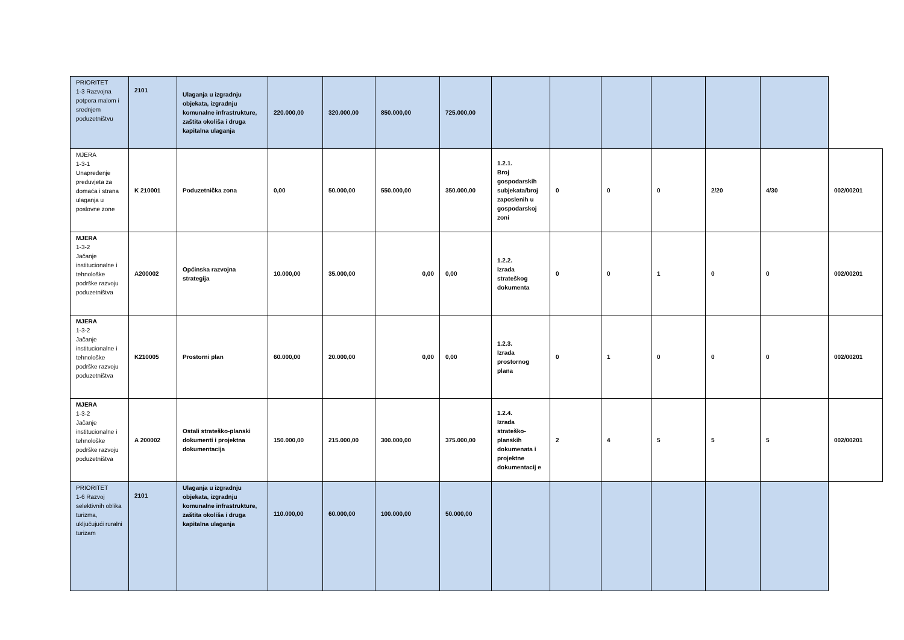| PRIORITET 1-3 Razvojna potpora malom i srednjem poduzetništvu | 2101 | Ulaganja u izgradnju objekata, izgradnju komunalne infrastrukture, zaštita okoliša i druga kapitalna ulaganja | 220.000,00 | 320.000,00 | 850.000,00 | 725.000,00 | | | | | | | |
| MJERA 1-3-1 Unapređenje preduvjeta za domaća i strana ulaganja u poslovne zone | K 210001 | Poduzetnička zona | 0,00 | 50.000,00 | 550.000,00 | 350.000,00 | 1.2.1. Broj gospodarskih subjekata/broj zaposlenih u gospodarskoj zoni | 0 | 0 | 0 | 2/20 | 4/30 | 002/00201 |
| MJERA 1-3-2 Jačanje institucionalne i tehnološke podrške razvoju poduzetništva | A200002 | Općinska razvojna strategija | 10.000,00 | 35.000,00 | 0,00 | 0,00 | 1.2.2. Izrada strateškog dokumenta | 0 | 0 | 1 | 0 | 0 | 002/00201 |
| MJERA 1-3-2 Jačanje institucionalne i tehnološke podrške razvoju poduzetništva | K210005 | Prostorni plan | 60.000,00 | 20.000,00 | 0,00 | 0,00 | 1.2.3. Izrada prostornog plana | 0 | 1 | 0 | 0 | 0 | 002/00201 |
| MJERA 1-3-2 Jačanje institucionalne i tehnološke podrške razvoju poduzetništva | A 200002 | Ostali strateško-planski dokumenti i projektna dokumentacija | 150.000,00 | 215.000,00 | 300.000,00 | 375.000,00 | 1.2.4. Izrada strateško-planskih dokumenata i projektne dokumentacij e | 2 | 4 | 5 | 5 | 5 | 002/00201 |
| PRIORITET 1-6 Razvoj selektivnih oblika turizma, uključujući ruralni turizam | 2101 | Ulaganja u izgradnju objekata, izgradnju komunalne infrastrukture, zaštita okoliša i druga kapitalna ulaganja | 110.000,00 | 60.000,00 | 100.000,00 | 50.000,00 | | | | | | | |